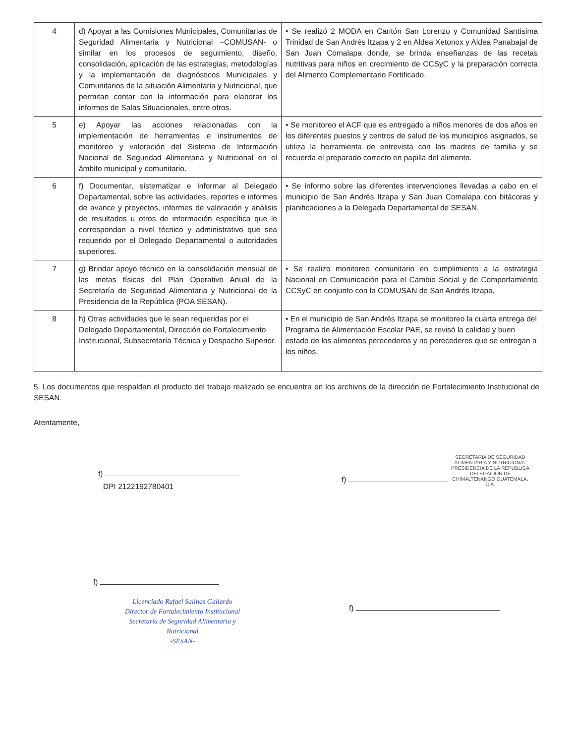| 4 | d) Apoyar a las Comisiones Municipales, Comunitarias de Seguridad Alimentaria y Nutricional –COMUSAN- o similar en los procesos de seguimiento, diseño, consolidación, aplicación de las estrategias, metodologías y la implementación de diagnósticos Municipales y Comunitarios de la situación Alimentaria y Nutricional, que permitan contar con la información para elaborar los informes de Salas Situacionales, entre otros. | • Se realizó 2 MODA en Cantón San Lorenzo y Comunidad Santísima Trinidad de San Andrés Itzapa y 2 en Aldea Xetonox y Aldea Panabajal de San Juan Comalapa donde, se brinda enseñanzas de las recetas nutritivas para niños en crecimiento de CCSyC y la preparación correcta del Alimento Complementario Fortificado. |
| 5 | e) Apoyar las acciones relacionadas con la implementación de herramientas e instrumentos de monitoreo y valoración del Sistema de Información Nacional de Seguridad Alimentaria y Nutricional en el ámbito municipal y comunitario. | • Se monitoreo el ACF que es entregado a niños menores de dos años en los diferentes puestos y centros de salud de los municipios asignados, se utiliza la herramienta de entrevista con las madres de familia y se recuerda el preparado correcto en papilla del alimento. |
| 6 | f) Documentar, sistematizar e informar al Delegado Departamental, sobre las actividades, reportes e informes de avance y proyectos, informes de valoración y análisis de resultados u otros de información específica que le correspondan a nivel técnico y administrativo que sea requerido por el Delegado Departamental o autoridades superiores. | • Se informo sobre las diferentes intervenciones llevadas a cabo en el municipio de San Andrés Itzapa y San Juan Comalapa con bitácoras y planificaciones a la Delegada Departamental de SESAN. |
| 7 | g) Brindar apoyo técnico en la consolidación mensual de las metas físicas del Plan Operativo Anual de la Secretaría de Seguridad Alimentaria y Nutricional de la Presidencia de la República (POA SESAN). | • Se realizo monitoreo comunitario en cumplimiento a la estrategia Nacional en Comunicación para el Cambio Social y de Comportamiento CCSyC en conjunto con la COMUSAN de San Andrés Itzapa, |
| 8 | h) Otras actividades que le sean requeridas por el Delegado Departamental, Dirección de Fortalecimiento Institucional, Subsecretaría Técnica y Despacho Superior. | • En el municipio de San Andrés Itzapa se monitoreo la cuarta entrega del Programa de Alimentación Escolar PAE, se revisó la calidad y buen estado de los alimentos perecederos y no perecederos que se entregan a los niños. |
5. Los documentos que respaldan el producto del trabajo realizado se encuentra en los archivos de la dirección de Fortalecimiento Institucional de SESAN.
Atentamente,
f)
DPI 2122192780401
f)
Licenciado Rafael Salinas Gallardo
Director de Fortalecimiento Institucional
Secretaría de Seguridad Alimentaria y Nutricional
-SESAN-
f)
SECRETARIA DE SEGURIDAD ALIMENTARIA Y NUTRICIONAL PRESIDENCIA DE LA REPUBLICA DELEGACION DE CHIMALTENANGO GUATEMALA, C.A.
f)